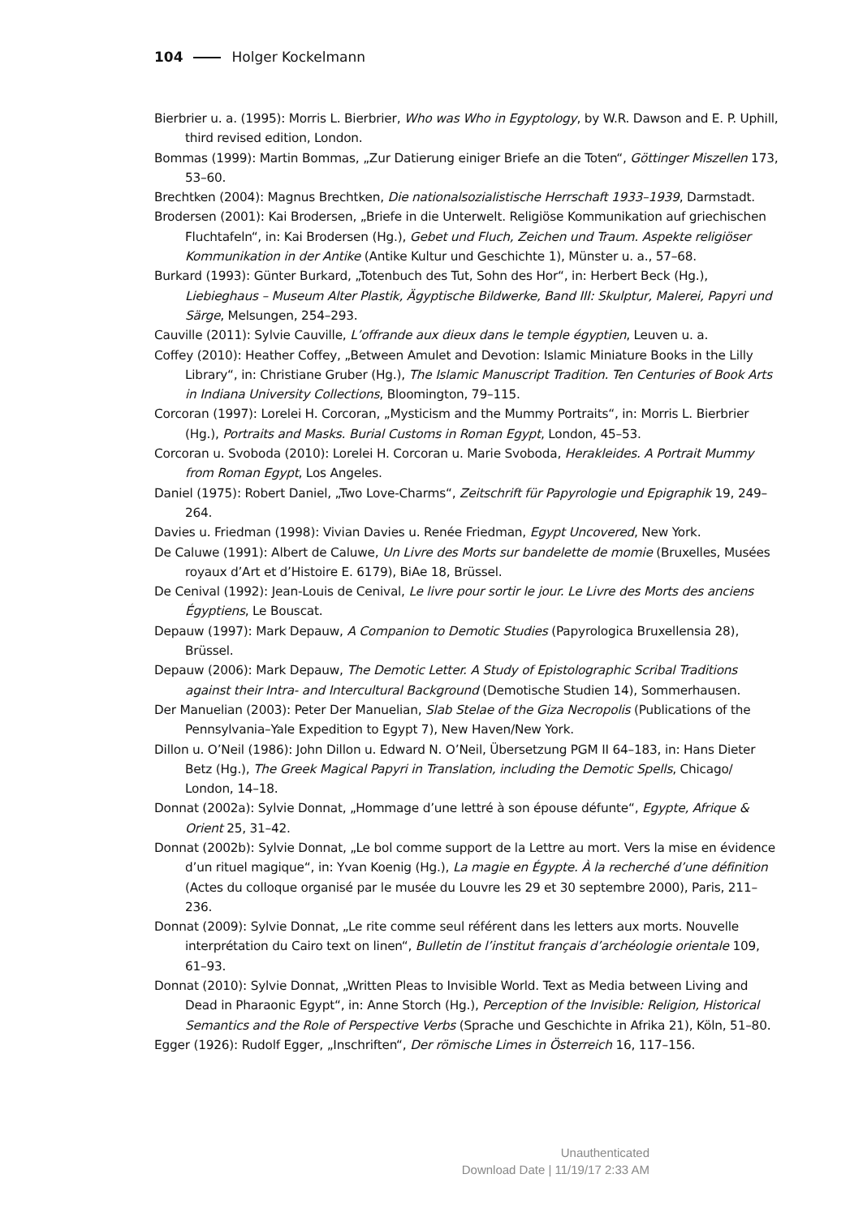104 Holger Kockelmann
Bierbrier u. a. (1995): Morris L. Bierbrier, Who was Who in Egyptology, by W.R. Dawson and E. P. Uphill, third revised edition, London.
Bommas (1999): Martin Bommas, „Zur Datierung einiger Briefe an die Toten“, Göttinger Miszellen 173, 53–60.
Brechtken (2004): Magnus Brechtken, Die nationalsozialistische Herrschaft 1933–1939, Darmstadt.
Brodersen (2001): Kai Brodersen, „Briefe in die Unterwelt. Religiöse Kommunikation auf griechischen Fluchtafeln“, in: Kai Brodersen (Hg.), Gebet und Fluch, Zeichen und Traum. Aspekte religiöser Kommunikation in der Antike (Antike Kultur und Geschichte 1), Münster u. a., 57–68.
Burkard (1993): Günter Burkard, „Totenbuch des Tut, Sohn des Hor“, in: Herbert Beck (Hg.), Liebieghaus – Museum Alter Plastik, Ägyptische Bildwerke, Band III: Skulptur, Malerei, Papyri und Särge, Melsungen, 254–293.
Cauville (2011): Sylvie Cauville, L’offrande aux dieux dans le temple égyptien, Leuven u. a.
Coffey (2010): Heather Coffey, „Between Amulet and Devotion: Islamic Miniature Books in the Lilly Library“, in: Christiane Gruber (Hg.), The Islamic Manuscript Tradition. Ten Centuries of Book Arts in Indiana University Collections, Bloomington, 79–115.
Corcoran (1997): Lorelei H. Corcoran, „Mysticism and the Mummy Portraits“, in: Morris L. Bierbrier (Hg.), Portraits and Masks. Burial Customs in Roman Egypt, London, 45–53.
Corcoran u. Svoboda (2010): Lorelei H. Corcoran u. Marie Svoboda, Herakleides. A Portrait Mummy from Roman Egypt, Los Angeles.
Daniel (1975): Robert Daniel, „Two Love-Charms“, Zeitschrift für Papyrologie und Epigraphik 19, 249–264.
Davies u. Friedman (1998): Vivian Davies u. Renée Friedman, Egypt Uncovered, New York.
De Caluwe (1991): Albert de Caluwe, Un Livre des Morts sur bandelette de momie (Bruxelles, Musées royaux d’Art et d’Histoire E. 6179), BiAe 18, Brüssel.
De Cenival (1992): Jean-Louis de Cenival, Le livre pour sortir le jour. Le Livre des Morts des anciens Égyptiens, Le Bouscat.
Depauw (1997): Mark Depauw, A Companion to Demotic Studies (Papyrologica Bruxellensia 28), Brüssel.
Depauw (2006): Mark Depauw, The Demotic Letter. A Study of Epistolographic Scribal Traditions against their Intra- and Intercultural Background (Demotische Studien 14), Sommerhausen.
Der Manuelian (2003): Peter Der Manuelian, Slab Stelae of the Giza Necropolis (Publications of the Pennsylvania–Yale Expedition to Egypt 7), New Haven/New York.
Dillon u. O’Neil (1986): John Dillon u. Edward N. O’Neil, Übersetzung PGM II 64–183, in: Hans Dieter Betz (Hg.), The Greek Magical Papyri in Translation, including the Demotic Spells, Chicago/ London, 14–18.
Donnat (2002a): Sylvie Donnat, „Hommage d’une lettré à son épouse défunte“, Egypte, Afrique & Orient 25, 31–42.
Donnat (2002b): Sylvie Donnat, „Le bol comme support de la Lettre au mort. Vers la mise en évidence d’un rituel magique“, in: Yvan Koenig (Hg.), La magie en Égypte. À la recherché d’une définition (Actes du colloque organisé par le musée du Louvre les 29 et 30 septembre 2000), Paris, 211–236.
Donnat (2009): Sylvie Donnat, „Le rite comme seul référent dans les letters aux morts. Nouvelle interprétation du Cairo text on linen“, Bulletin de l’institut français d’archéologie orientale 109, 61–93.
Donnat (2010): Sylvie Donnat, „Written Pleas to Invisible World. Text as Media between Living and Dead in Pharaonic Egypt“, in: Anne Storch (Hg.), Perception of the Invisible: Religion, Historical Semantics and the Role of Perspective Verbs (Sprache und Geschichte in Afrika 21), Köln, 51–80.
Egger (1926): Rudolf Egger, „Inschriften“, Der römische Limes in Österreich 16, 117–156.
Unauthenticated
Download Date | 11/19/17 2:33 AM